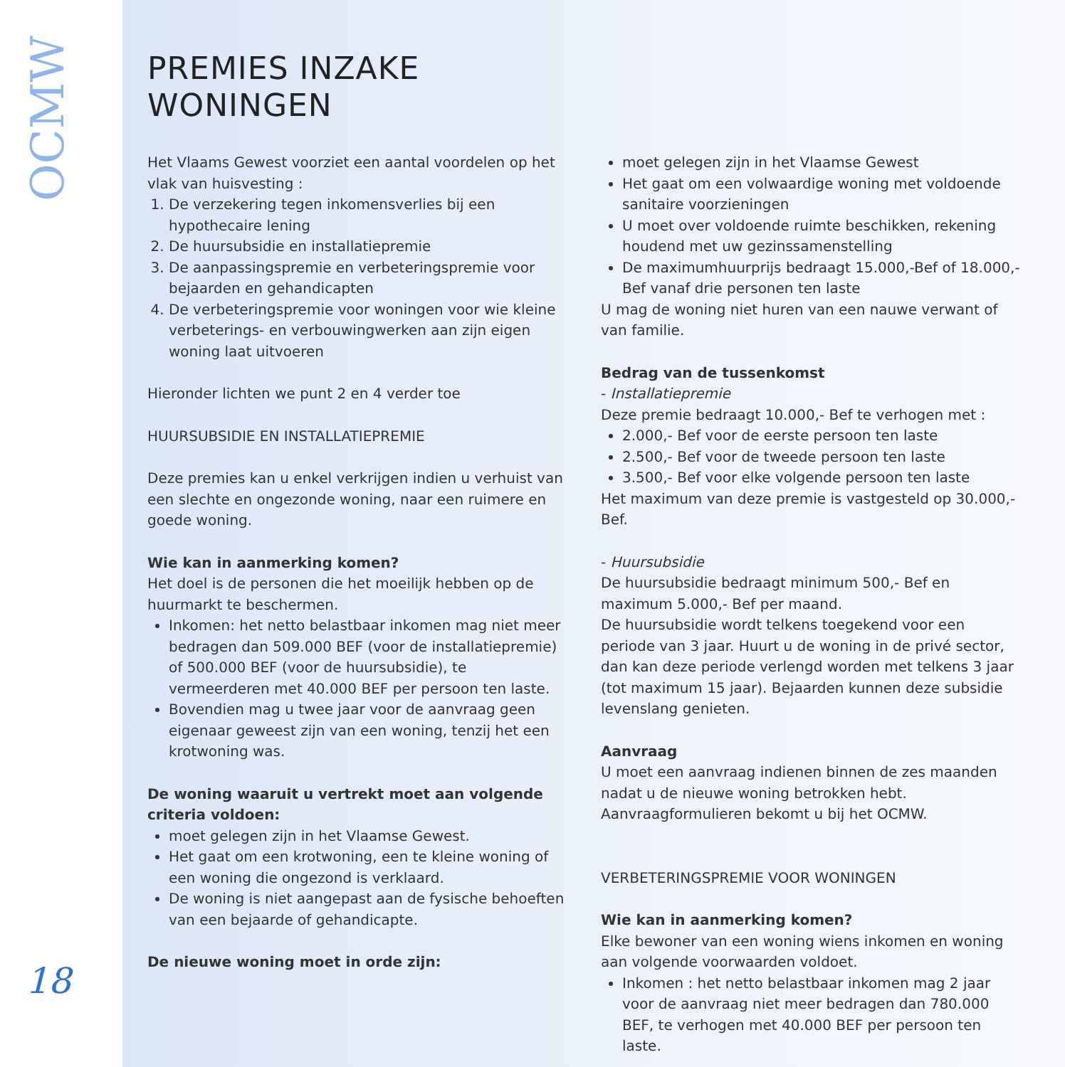OCMW
18
PREMIES INZAKE
WONINGEN
Het Vlaams Gewest voorziet een aantal voordelen op het vlak van huisvesting :
1. De verzekering tegen inkomensverlies bij een hypothecaire lening
2. De huursubsidie en installatiepremie
3. De aanpassingspremie en verbeteringspremie voor bejaarden en gehandicapten
4. De verbeteringspremie voor woningen voor wie kleine verbeterings- en verbouwingwerken aan zijn eigen woning laat uitvoeren
Hieronder lichten we punt 2 en 4 verder toe
HUURSUBSIDIE EN INSTALLATIEPREMIE
Deze premies kan u enkel verkrijgen indien u verhuist van een slechte en ongezonde woning, naar een ruimere en goede woning.
Wie kan in aanmerking komen?
Het doel is de personen die het moeilijk hebben op de huurmarkt te beschermen.
Inkomen: het netto belastbaar inkomen mag niet meer bedragen dan 509.000 BEF (voor de installatiepremie) of 500.000 BEF (voor de huursubsidie), te vermeerderen met 40.000 BEF per persoon ten laste.
Bovendien mag u twee jaar voor de aanvraag geen eigenaar geweest zijn van een woning, tenzij het een krotwoning was.
De woning waaruit u vertrekt moet aan volgende criteria voldoen:
moet gelegen zijn in het Vlaamse Gewest.
Het gaat om een krotwoning, een te kleine woning of een woning die ongezond is verklaard.
De woning is niet aangepast aan de fysische behoeften van een bejaarde of gehandicapte.
De nieuwe woning moet in orde zijn:
moet gelegen zijn in het Vlaamse Gewest
Het gaat om een volwaardige woning met voldoende sanitaire voorzieningen
U moet over voldoende ruimte beschikken, rekening houdend met uw gezinssamenstelling
De maximumhuurprijs bedraagt 15.000,-Bef of 18.000,-Bef vanaf drie personen ten laste
U mag de woning niet huren van een nauwe verwant of van familie.
Bedrag van de tussenkomst
- Installatiepremie
Deze premie bedraagt 10.000,- Bef te verhogen met :
2.000,- Bef voor de eerste persoon ten laste
2.500,- Bef voor de tweede persoon ten laste
3.500,- Bef voor elke volgende persoon ten laste
Het maximum van deze premie is vastgesteld op 30.000,- Bef.
- Huursubsidie
De huursubsidie bedraagt minimum 500,- Bef en maximum 5.000,- Bef per maand.
De huursubsidie wordt telkens toegekend voor een periode van 3 jaar. Huurt u de woning in de privé sector, dan kan deze periode verlengd worden met telkens 3 jaar (tot maximum 15 jaar). Bejaarden kunnen deze subsidie levenslang genieten.
Aanvraag
U moet een aanvraag indienen binnen de zes maanden nadat u de nieuwe woning betrokken hebt. Aanvraagformulieren bekomt u bij het OCMW.
VERBETERINGSPREMIE VOOR WONINGEN
Wie kan in aanmerking komen?
Elke bewoner van een woning wiens inkomen en woning aan volgende voorwaarden voldoet.
Inkomen : het netto belastbaar inkomen mag 2 jaar voor de aanvraag niet meer bedragen dan 780.000 BEF, te verhogen met 40.000 BEF per persoon ten laste.